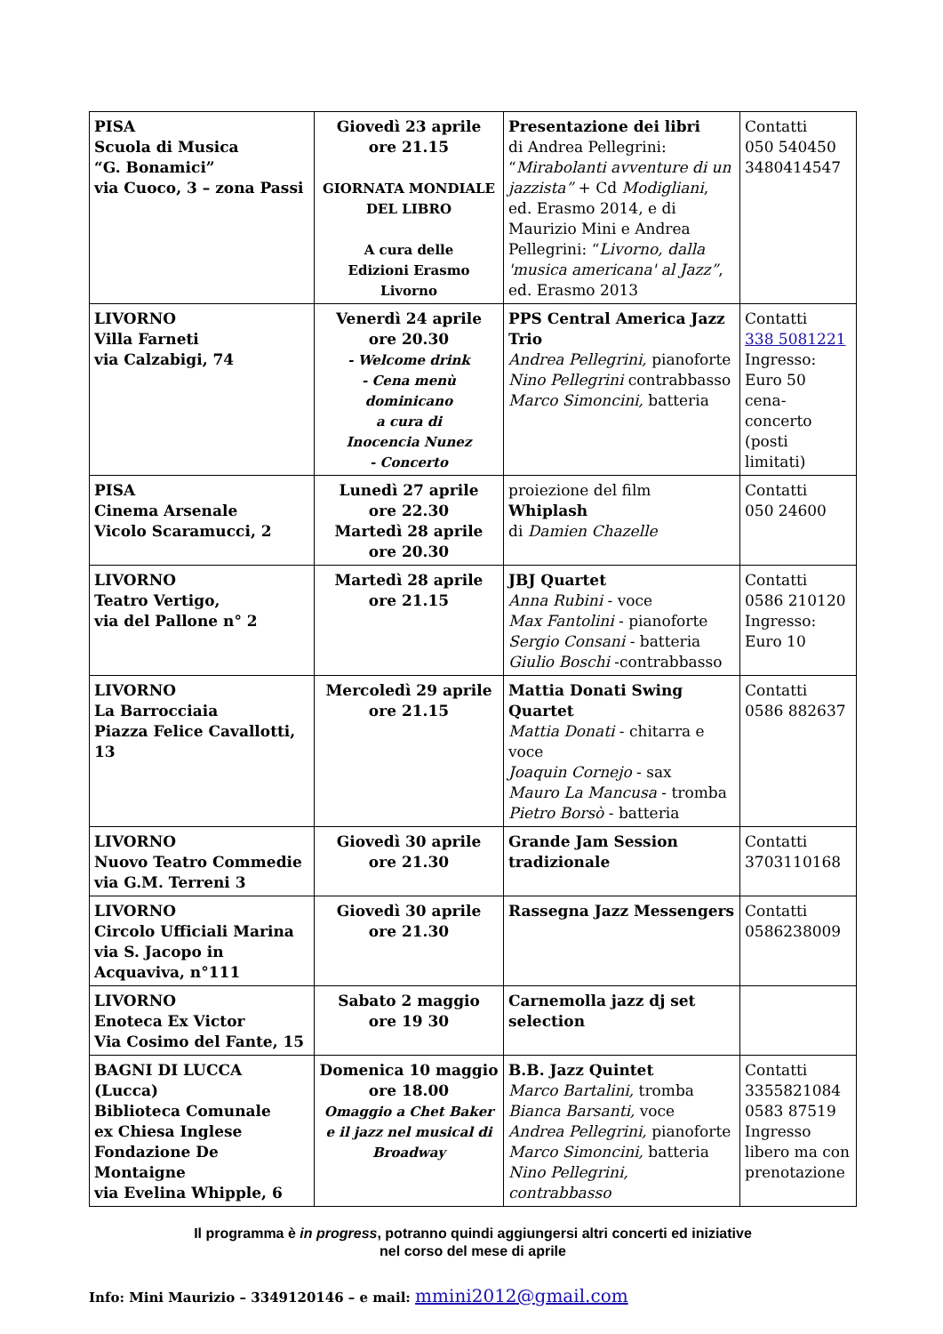| PISA Scuola di Musica “G. Bonamici” via Cuoco, 3 – zona Passi | Giovedì 23 aprile ore 21.15 GIORNATA MONDIALE DEL LIBRO A cura delle Edizioni Erasmo Livorno | Presentazione dei libri di Andrea Pellegrini: “ Mirabolanti avventure di un jazzista” + Cd Modigliani , ed. Erasmo 2014, e di Maurizio Mini e Andrea Pellegrini: “ Livorno, dalla 'musica americana' al Jazz” , ed. Erasmo 2013 | Contatti 050 540450 3480414547 |
| LIVORNO Villa Farneti via Calzabigi, 74 | Venerdì 24 aprile ore 20.30 - Welcome drink - Cena menù dominicano a cura di Inocencia Nunez - Concerto | PPS Central America Jazz Trio Andrea Pellegrini, pianoforte Nino Pellegrini contrabbasso Marco Simoncini, batteria | Contatti 338 5081221 Ingresso: Euro 50 cena-concerto (posti limitati) |
| PISA Cinema Arsenale Vicolo Scaramucci, 2 | Lunedì 27 aprile ore 22.30 Martedì 28 aprile ore 20.30 | proiezione del film Whiplash di Damien Chazelle | Contatti 050 24600 |
| LIVORNO Teatro Vertigo, via del Pallone n° 2 | Martedì 28 aprile ore 21.15 | JBJ Quartet Anna Rubini - voce Max Fantolini - pianoforte Sergio Consani - batteria Giulio Boschi -contrabbasso | Contatti 0586 210120 Ingresso: Euro 10 |
| LIVORNO La Barrocciaia Piazza Felice Cavallotti, 13 | Mercoledì 29 aprile ore 21.15 | Mattia Donati Swing Quartet Mattia Donati - chitarra e voce Joaquin Cornejo - sax Mauro La Mancusa - tromba Pietro Borsò - batteria | Contatti 0586 882637 |
| LIVORNO Nuovo Teatro Commedie via G.M. Terreni 3 | Giovedì 30 aprile ore 21.30 | Grande Jam Session tradizionale | Contatti 3703110168 |
| LIVORNO Circolo Ufficiali Marina via S. Jacopo in Acquaviva, n°111 | Giovedì 30 aprile ore 21.30 | Rassegna Jazz Messengers | Contatti 0586238009 |
| LIVORNO Enoteca Ex Victor Via Cosimo del Fante, 15 | Sabato 2 maggio ore 19 30 | Carnemolla jazz dj set selection | |
| BAGNI DI LUCCA (Lucca) Biblioteca Comunale ex Chiesa Inglese Fondazione De Montaigne via Evelina Whipple, 6 | Domenica 10 maggio ore 18.00 Omaggio a Chet Baker e il jazz nel musical di Broadway | B.B. Jazz Quintet Marco Bartalini, tromba Bianca Barsanti, voce Andrea Pellegrini, pianoforte Marco Simoncini, batteria Nino Pellegrini, contrabbasso | Contatti 3355821084 0583 87519 Ingresso libero ma con prenotazione |
Il programma è in progress, potranno quindi aggiungersi altri concerti ed iniziative
nel corso del mese di aprile
Info: Mini Maurizio – 3349120146 – e mail: mmini2012@gmail.com